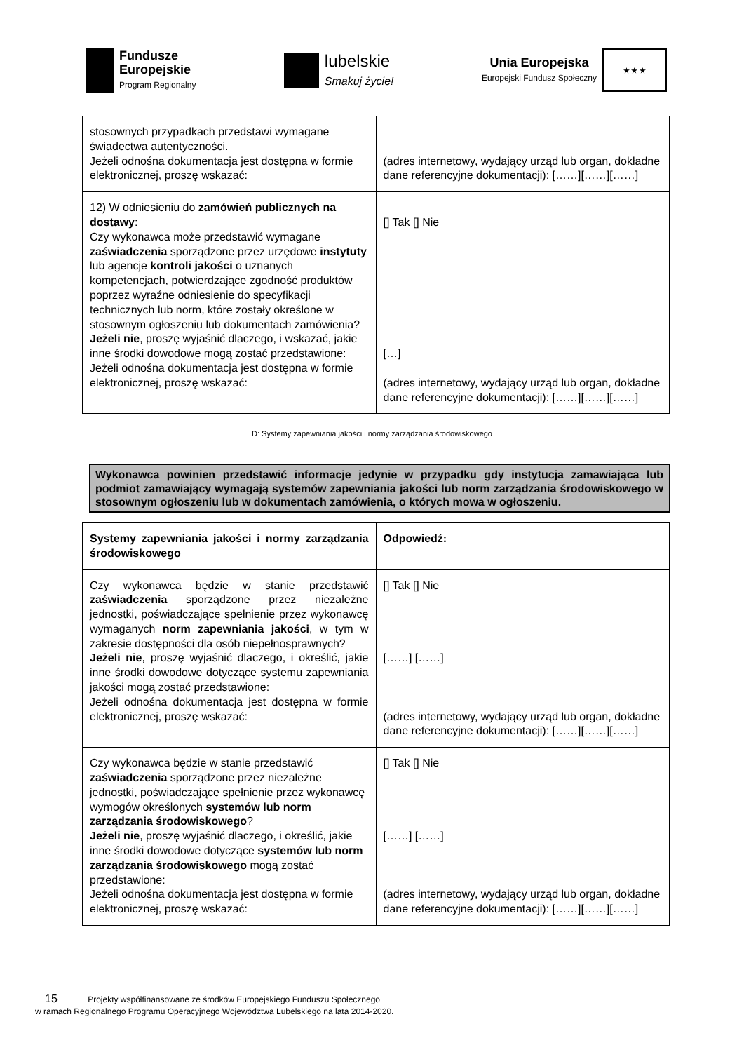Fundusze
Europejskie
Program Regionalny
lubelskie
Smakuj życie!
Unia Europejska
Europejski Fundusz Społeczny
★ ★ ★
| stosownych przypadkach przedstawi wymagane świadectwa autentyczności. Jeżeli odnośna dokumentacja jest dostępna w formie elektronicznej, proszę wskazać: | (adres internetowy, wydający urząd lub organ, dokładne dane referencyjne dokumentacji): [……][……][……] |
| 12) W odniesieniu do zamówień publicznych na dostawy : Czy wykonawca może przedstawić wymagane zaświadczenia sporządzone przez urzędowe instytuty lub agencje kontroli jakości o uznanych kompetencjach, potwierdzające zgodność produktów poprzez wyraźne odniesienie do specyfikacji technicznych lub norm, które zostały określone w stosownym ogłoszeniu lub dokumentach zamówienia? Jeżeli nie , proszę wyjaśnić dlaczego, i wskazać, jakie inne środki dowodowe mogą zostać przedstawione: Jeżeli odnośna dokumentacja jest dostępna w formie elektronicznej, proszę wskazać: | [] Tak [] Nie […] (adres internetowy, wydający urząd lub organ, dokładne dane referencyjne dokumentacji): [……][……][……] |
D: Systemy zapewniania jakości i normy zarządzania środowiskowego
Wykonawca powinien przedstawić informacje jedynie w przypadku gdy instytucja zamawiająca lub podmiot zamawiający wymagają systemów zapewniania jakości lub norm zarządzania środowiskowego w stosownym ogłoszeniu lub w dokumentach zamówienia, o których mowa w ogłoszeniu.
| Systemy zapewniania jakości i normy zarządzania środowiskowego | Odpowiedź: |
| Czy wykonawca będzie w stanie przedstawić zaświadczenia sporządzone przez niezależne jednostki, poświadczające spełnienie przez wykonawcę wymaganych norm zapewniania jakości , w tym w zakresie dostępności dla osób niepełnosprawnych? Jeżeli nie , proszę wyjaśnić dlaczego, i określić, jakie inne środki dowodowe dotyczące systemu zapewniania jakości mogą zostać przedstawione: Jeżeli odnośna dokumentacja jest dostępna w formie elektronicznej, proszę wskazać: | [] Tak [] Nie [……] [……] (adres internetowy, wydający urząd lub organ, dokładne dane referencyjne dokumentacji): [……][……][……] |
| Czy wykonawca będzie w stanie przedstawić zaświadczenia sporządzone przez niezależne jednostki, poświadczające spełnienie przez wykonawcę wymogów określonych systemów lub norm zarządzania środowiskowego ? Jeżeli nie , proszę wyjaśnić dlaczego, i określić, jakie inne środki dowodowe dotyczące systemów lub norm zarządzania środowiskowego mogą zostać przedstawione: Jeżeli odnośna dokumentacja jest dostępna w formie elektronicznej, proszę wskazać: | [] Tak [] Nie [……] [……] (adres internetowy, wydający urząd lub organ, dokładne dane referencyjne dokumentacji): [……][……][……] |
15 Projekty współfinansowane ze środków Europejskiego Funduszu Społecznego
w ramach Regionalnego Programu Operacyjnego Województwa Lubelskiego na lata 2014-2020.